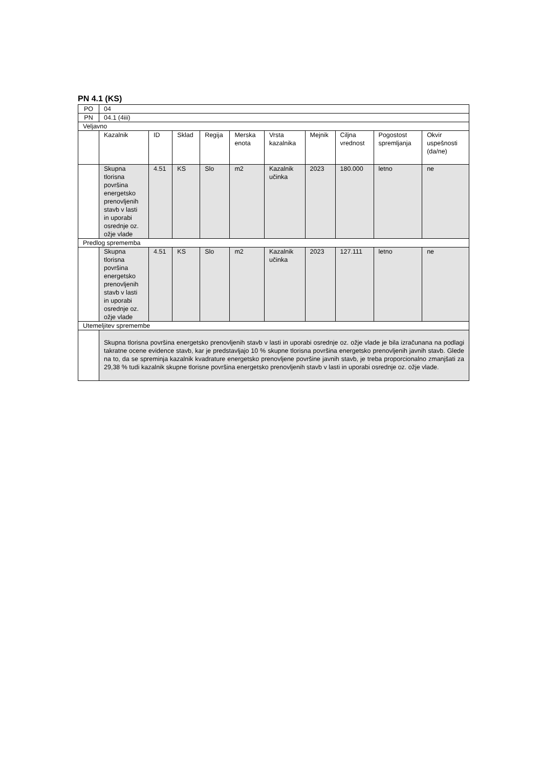PN 4.1 (KS)
| PO | 04 | | | | | | | | | |
| PN | 04.1 (4iii) | | | | | | | | | |
| Veljavno | | | | | | | | | | |
| | Kazalnik | ID | Sklad | Regija | Merska enota | Vrsta kazalnika | Mejnik | Ciljna vrednost | Pogostost spremljanja | Okvir uspešnosti (da/ne) |
| | Skupna tlorisna površina energetsko prenovljenih stavb v lasti in uporabi osrednje oz. ožje vlade | 4.51 | KS | Slo | m2 | Kazalnik učinka | 2023 | 180.000 | letno | ne |
| Predlog sprememba | | | | | | | | | | |
| | Skupna tlorisna površina energetsko prenovljenih stavb v lasti in uporabi osrednje oz. ožje vlade | 4.51 | KS | Slo | m2 | Kazalnik učinka | 2023 | 127.111 | letno | ne |
| Utemeljitev spremembe | | | | | | | | | | |
| | Skupna tlorisna površina energetsko prenovljenih stavb v lasti in uporabi osrednje oz. ožje vlade je bila izračunana na podlagi takratne ocene evidence stavb, kar je predstavljajo 10 % skupne tlorisna površina energetsko prenovljenih javnih stavb. Glede na to, da se spreminja kazalnik kvadrature energetsko prenovljene površine javnih stavb, je treba proporcionalno zmanjšati za 29,38 % tudi kazalnik skupne tlorisne površina energetsko prenovljenih stavb v lasti in uporabi osrednje oz. ožje vlade. | | | | | | | | | |